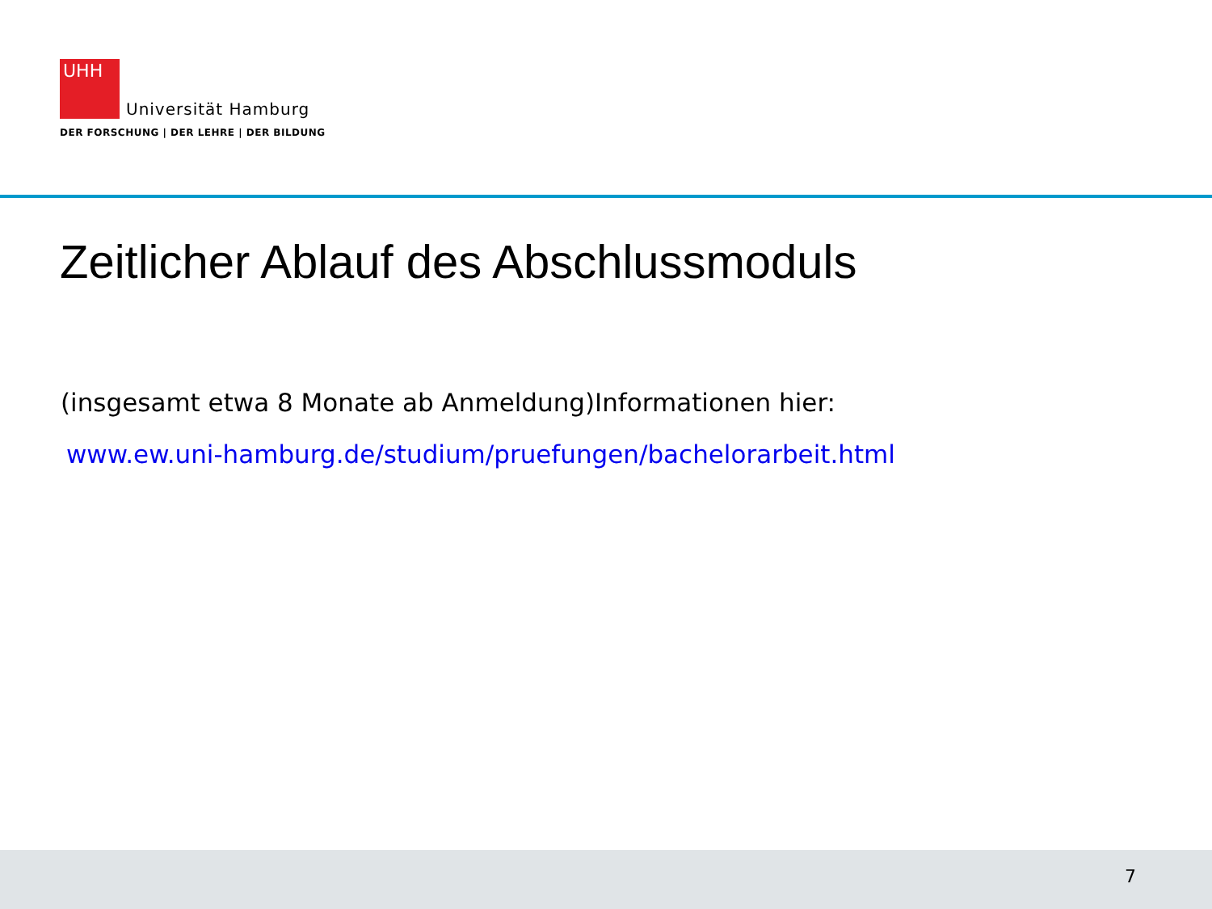UHH Universität Hamburg
DER FORSCHUNG | DER LEHRE | DER BILDUNG
Zeitlicher Ablauf des Abschlussmoduls
(insgesamt etwa 8 Monate ab Anmeldung)Informationen hier:
www.ew.uni-hamburg.de/studium/pruefungen/bachelorarbeit.html
7